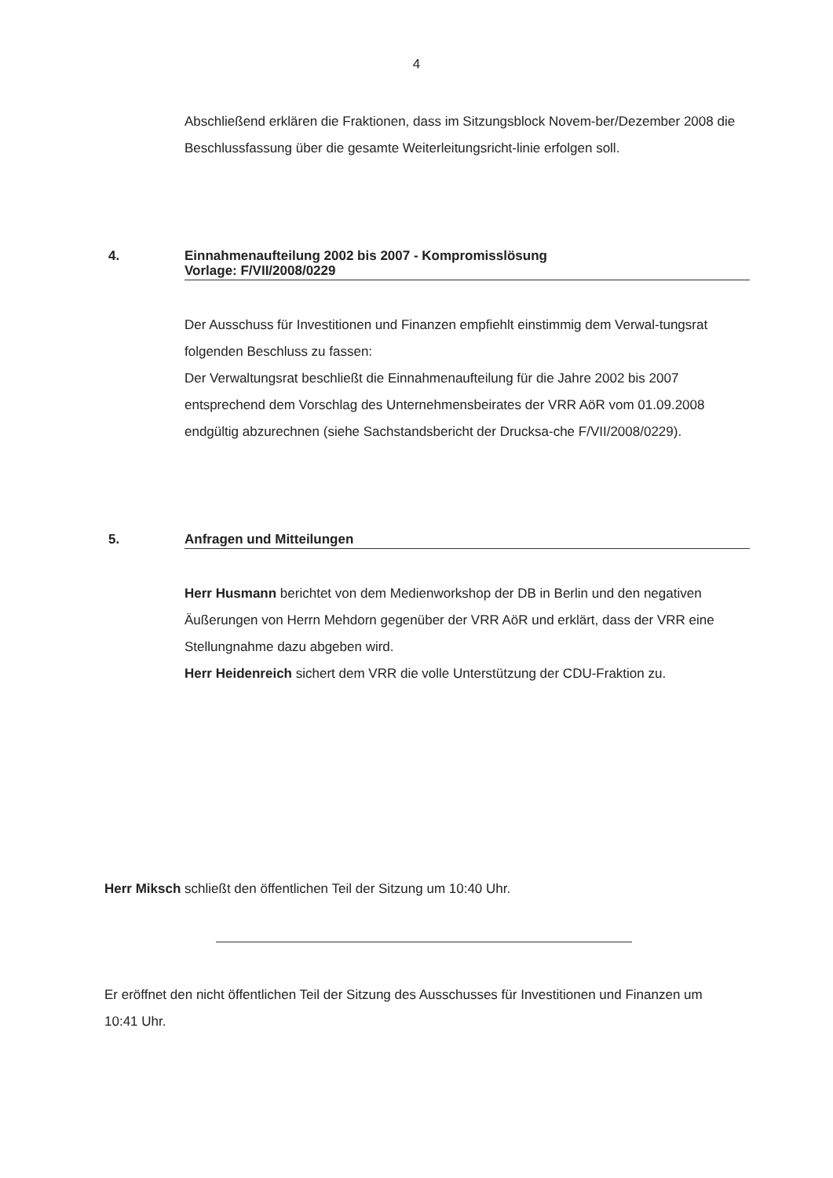4
Abschließend erklären die Fraktionen, dass im Sitzungsblock Novem-ber/Dezember 2008 die Beschlussfassung über die gesamte Weiterleitungsricht-linie erfolgen soll.
4. Einnahmenaufteilung 2002 bis 2007 - Kompromisslösung
Vorlage: F/VII/2008/0229
Der Ausschuss für Investitionen und Finanzen empfiehlt einstimmig dem Verwal-tungsrat folgenden Beschluss zu fassen:
Der Verwaltungsrat beschließt die Einnahmenaufteilung für die Jahre 2002 bis 2007 entsprechend dem Vorschlag des Unternehmensbeirates der VRR AöR vom 01.09.2008 endgültig abzurechnen (siehe Sachstandsbericht der Drucksa-che F/VII/2008/0229).
5. Anfragen und Mitteilungen
Herr Husmann berichtet von dem Medienworkshop der DB in Berlin und den negativen Äußerungen von Herrn Mehdorn gegenüber der VRR AöR und erklärt, dass der VRR eine Stellungnahme dazu abgeben wird.
Herr Heidenreich sichert dem VRR die volle Unterstützung der CDU-Fraktion zu.
Herr Miksch schließt den öffentlichen Teil der Sitzung um 10:40 Uhr.
Er eröffnet den nicht öffentlichen Teil der Sitzung des Ausschusses für Investitionen und Finanzen um 10:41 Uhr.